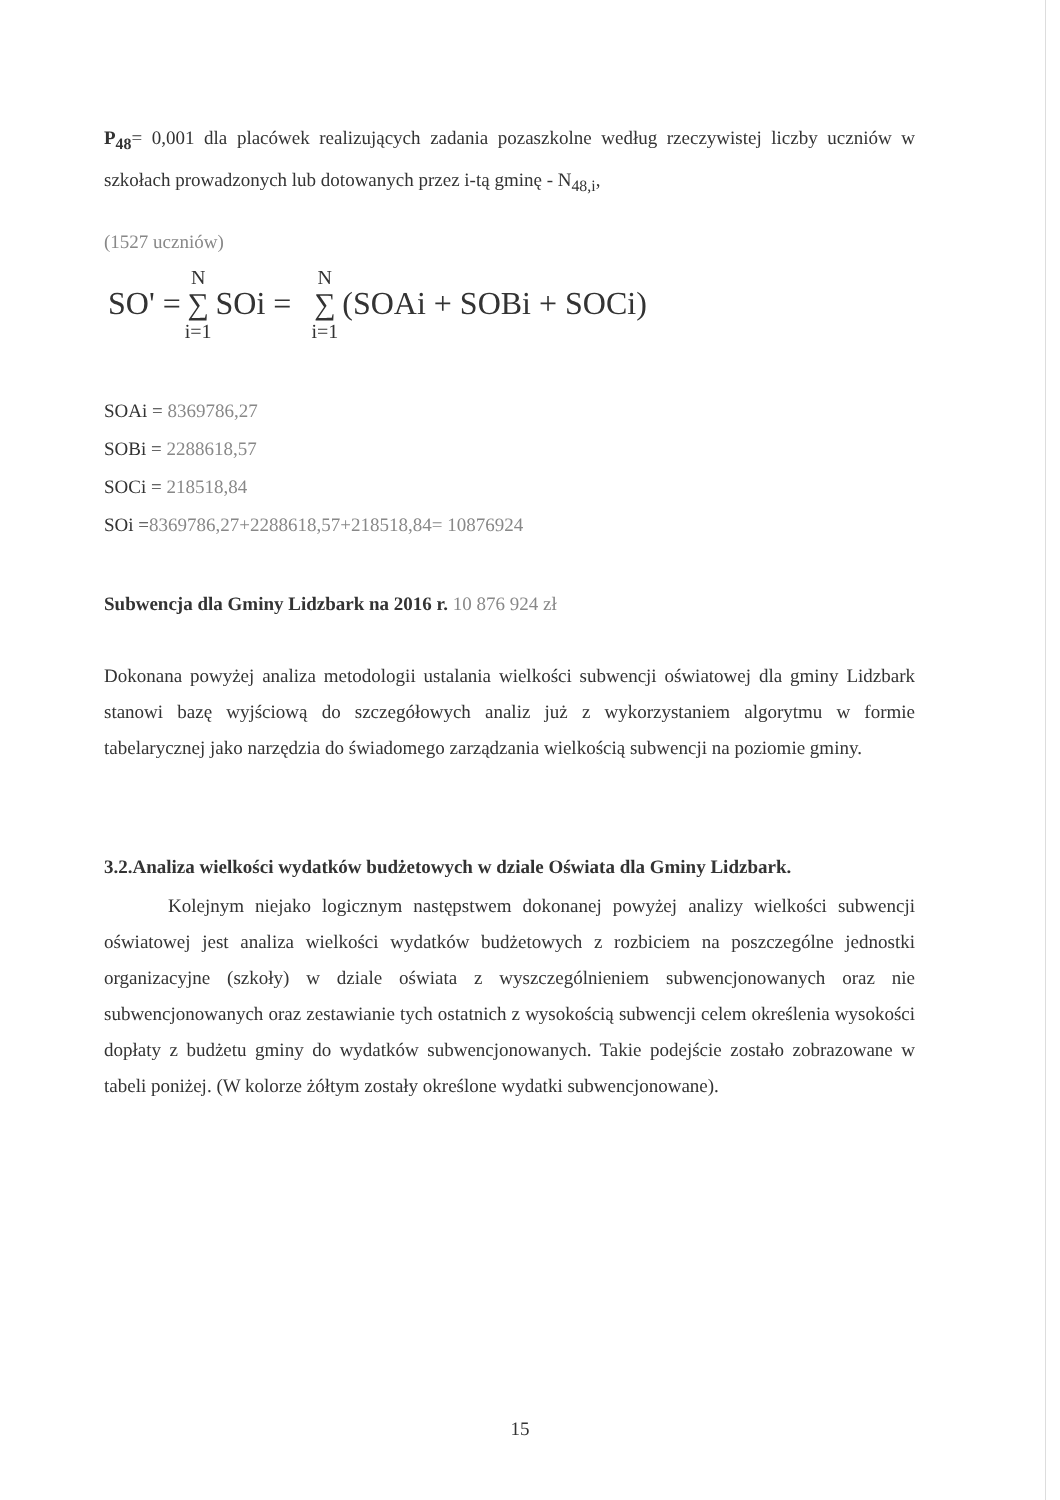P<sub>48</sub>= 0,001 dla placówek realizujących zadania pozaszkolne według rzeczywistej liczby uczniów w szkołach prowadzonych lub dotowanych przez i-tą gminę - N<sub>48,i</sub>,
(1527 uczniów)
SO' = N ∑ i=1 SOi = N ∑ i=1 (SOAi + SOBi + SOCi)
SOAi = 8369786,27
SOBi = 2288618,57
SOCi = 218518,84
SOi =8369786,27+2288618,57+218518,84= 10876924
Subwencja dla Gminy Lidzbark na 2016 r. 10 876 924 zł
Dokonana powyżej analiza metodologii ustalania wielkości subwencji oświatowej dla gminy Lidzbark stanowi bazę wyjściową do szczegółowych analiz już z wykorzystaniem algorytmu w formie tabelarycznej jako narzędzia do świadomego zarządzania wielkością subwencji na poziomie gminy.
3.2.Analiza wielkości wydatków budżetowych w dziale Oświata dla Gminy Lidzbark.
Kolejnym niejako logicznym następstwem dokonanej powyżej analizy wielkości subwencji oświatowej jest analiza wielkości wydatków budżetowych z rozbiciem na poszczególne jednostki organizacyjne (szkoły) w dziale oświata z wyszczególnieniem subwencjonowanych oraz nie subwencjonowanych oraz zestawianie tych ostatnich z wysokością subwencji celem określenia wysokości dopłaty z budżetu gminy do wydatków subwencjonowanych. Takie podejście zostało zobrazowane w tabeli poniżej. (W kolorze żółtym zostały określone wydatki subwencjonowane).
15